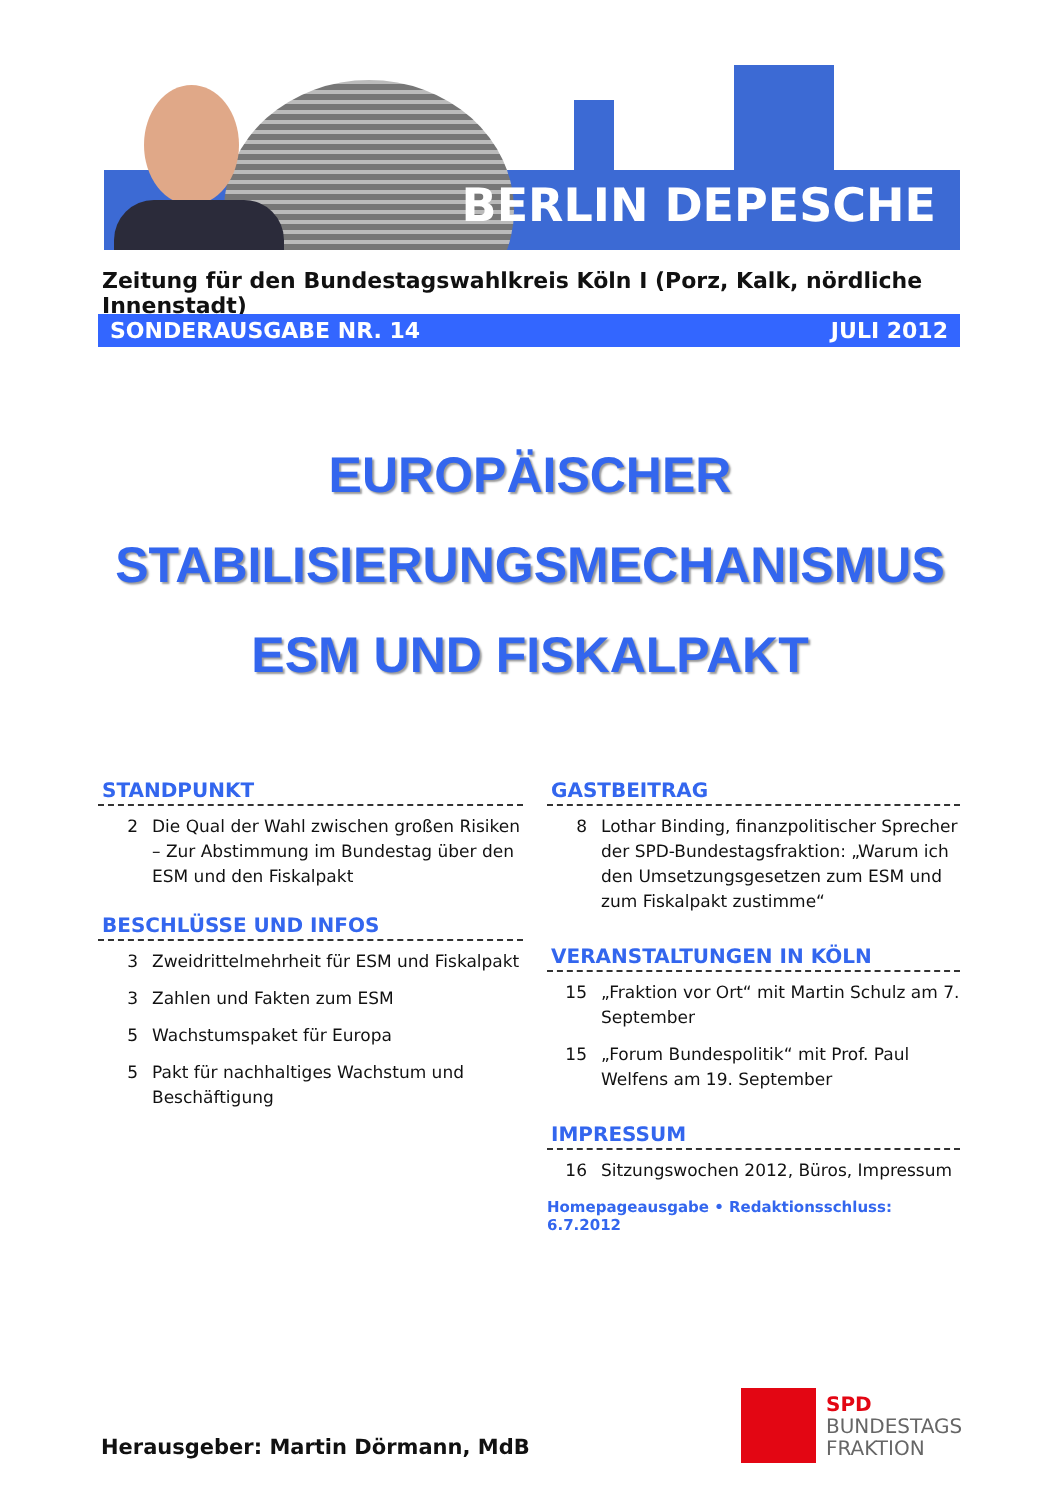BERLIN DEPESCHE
Zeitung für den Bundestagswahlkreis Köln I (Porz, Kalk, nördliche Innenstadt)
SONDERAUSGABE NR. 14 JULI 2012
EUROPÄISCHER
STABILISIERUNGSMECHANISMUS
ESM UND FISKALPAKT
STANDPUNKT
2 Die Qual der Wahl zwischen großen Risiken – Zur Abstimmung im Bundestag über den ESM und den Fiskalpakt
BESCHLÜSSE UND INFOS
3 Zweidrittelmehrheit für ESM und Fiskalpakt
3 Zahlen und Fakten zum ESM
5 Wachstumspaket für Europa
5 Pakt für nachhaltiges Wachstum und Beschäftigung
GASTBEITRAG
8 Lothar Binding, finanzpolitischer Sprecher der SPD-Bundestagsfraktion: „Warum ich den Umsetzungsgesetzen zum ESM und zum Fiskalpakt zustimme“
VERANSTALTUNGEN IN KÖLN
15 „Fraktion vor Ort“ mit Martin Schulz am 7. September
15 „Forum Bundespolitik“ mit Prof. Paul Welfens am 19. September
IMPRESSUM
16 Sitzungswochen 2012, Büros, Impressum
Homepageausgabe • Redaktionsschluss: 6.7.2012
SPD
BUNDESTAGS
FRAKTION
Herausgeber: Martin Dörmann, MdB